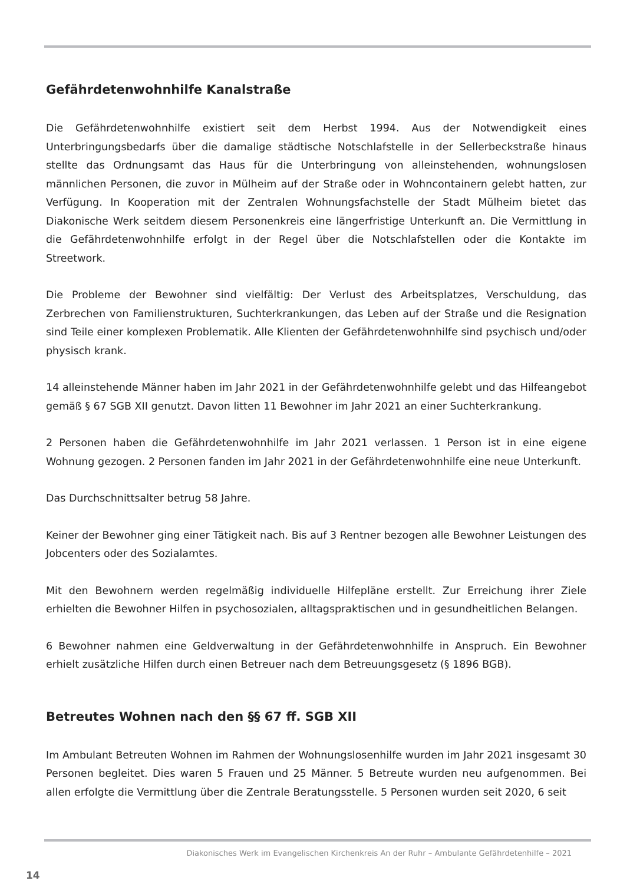Gefährdetenwohnhilfe Kanalstraße
Die Gefährdetenwohnhilfe existiert seit dem Herbst 1994. Aus der Notwendigkeit eines Unterbringungsbedarfs über die damalige städtische Notschlafstelle in der Sellerbeckstraße hinaus stellte das Ordnungsamt das Haus für die Unterbringung von alleinstehenden, wohnungslosen männlichen Personen, die zuvor in Mülheim auf der Straße oder in Wohncontainern gelebt hatten, zur Verfügung. In Kooperation mit der Zentralen Wohnungsfachstelle der Stadt Mülheim bietet das Diakonische Werk seitdem diesem Personenkreis eine längerfristige Unterkunft an. Die Vermittlung in die Gefährdetenwohnhilfe erfolgt in der Regel über die Notschlafstellen oder die Kontakte im Streetwork.
Die Probleme der Bewohner sind vielfältig: Der Verlust des Arbeitsplatzes, Verschuldung, das Zerbrechen von Familienstrukturen, Suchterkrankungen, das Leben auf der Straße und die Resignation sind Teile einer komplexen Problematik. Alle Klienten der Gefährdetenwohnhilfe sind psychisch und/oder physisch krank.
14 alleinstehende Männer haben im Jahr 2021 in der Gefährdetenwohnhilfe gelebt und das Hilfeangebot gemäß § 67 SGB XII genutzt. Davon litten 11 Bewohner im Jahr 2021 an einer Suchterkrankung.
2 Personen haben die Gefährdetenwohnhilfe im Jahr 2021 verlassen. 1 Person ist in eine eigene Wohnung gezogen. 2 Personen fanden im Jahr 2021 in der Gefährdetenwohnhilfe eine neue Unterkunft.
Das Durchschnittsalter betrug 58 Jahre.
Keiner der Bewohner ging einer Tätigkeit nach. Bis auf 3 Rentner bezogen alle Bewohner Leistungen des Jobcenters oder des Sozialamtes.
Mit den Bewohnern werden regelmäßig individuelle Hilfepläne erstellt. Zur Erreichung ihrer Ziele erhielten die Bewohner Hilfen in psychosozialen, alltagspraktischen und in gesundheitlichen Belangen.
6 Bewohner nahmen eine Geldverwaltung in der Gefährdetenwohnhilfe in Anspruch. Ein Bewohner erhielt zusätzliche Hilfen durch einen Betreuer nach dem Betreuungsgesetz (§ 1896 BGB).
Betreutes Wohnen nach den §§ 67 ff. SGB XII
Im Ambulant Betreuten Wohnen im Rahmen der Wohnungslosenhilfe wurden im Jahr 2021 insgesamt 30 Personen begleitet. Dies waren 5 Frauen und 25 Männer. 5 Betreute wurden neu aufgenommen. Bei allen erfolgte die Vermittlung über die Zentrale Beratungsstelle. 5 Personen wurden seit 2020, 6 seit
Diakonisches Werk im Evangelischen Kirchenkreis An der Ruhr – Ambulante Gefährdetenhilfe – 2021
14